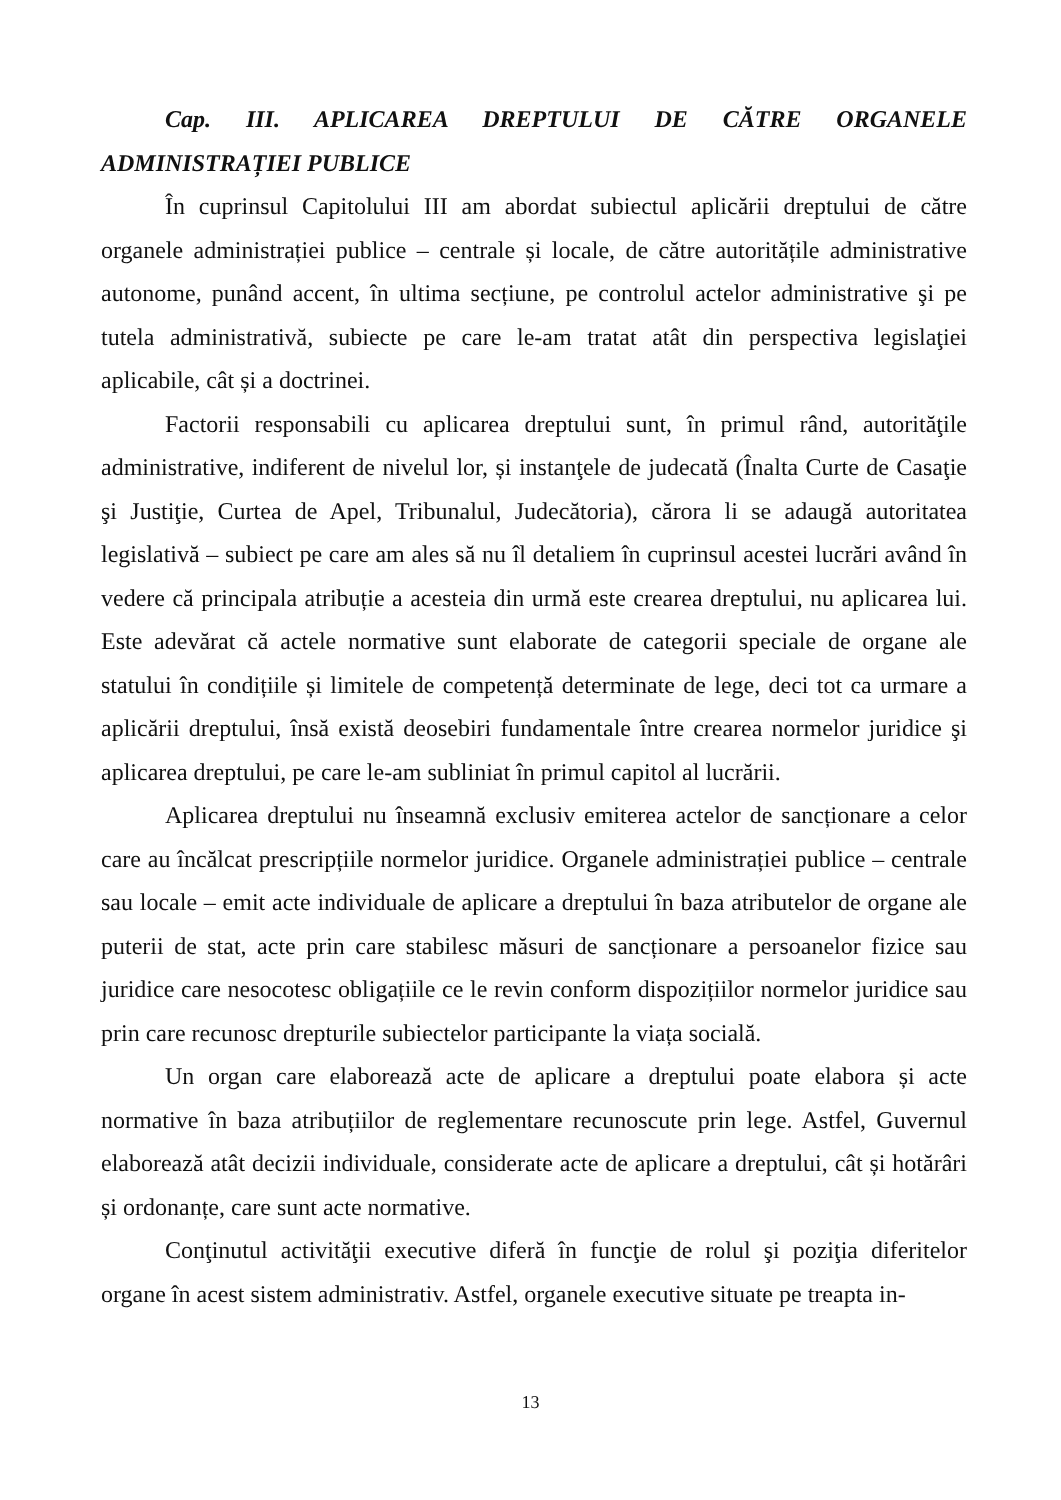Cap. III. APLICAREA DREPTULUI DE CĂTRE ORGANELE ADMINISTRAȚIEI PUBLICE
În cuprinsul Capitolului III am abordat subiectul aplicării dreptului de către organele administrației publice – centrale și locale, de către autoritățile administrative autonome, punând accent, în ultima secțiune, pe controlul actelor administrative şi pe tutela administrativă, subiecte pe care le-am tratat atât din perspectiva legislaţiei aplicabile, cât și a doctrinei.
Factorii responsabili cu aplicarea dreptului sunt, în primul rând, autorităţile administrative, indiferent de nivelul lor, și instanţele de judecată (Înalta Curte de Casaţie şi Justiţie, Curtea de Apel, Tribunalul, Judecătoria), cărora li se adaugă autoritatea legislativă – subiect pe care am ales să nu îl detaliem în cuprinsul acestei lucrări având în vedere că principala atribuție a acesteia din urmă este crearea dreptului, nu aplicarea lui. Este adevărat că actele normative sunt elaborate de categorii speciale de organe ale statului în condițiile și limitele de competență determinate de lege, deci tot ca urmare a aplicării dreptului, însă există deosebiri fundamentale între crearea normelor juridice şi aplicarea dreptului, pe care le-am subliniat în primul capitol al lucrării.
Aplicarea dreptului nu înseamnă exclusiv emiterea actelor de sancționare a celor care au încălcat prescripțiile normelor juridice. Organele administrației publice – centrale sau locale – emit acte individuale de aplicare a dreptului în baza atributelor de organe ale puterii de stat, acte prin care stabilesc măsuri de sancționare a persoanelor fizice sau juridice care nesocotesc obligațiile ce le revin conform dispozițiilor normelor juridice sau prin care recunosc drepturile subiectelor participante la viața socială.
Un organ care elaborează acte de aplicare a dreptului poate elabora și acte normative în baza atribuțiilor de reglementare recunoscute prin lege. Astfel, Guvernul elaborează atât decizii individuale, considerate acte de aplicare a dreptului, cât și hotărâri și ordonanțe, care sunt acte normative.
Conţinutul activităţii executive diferă în funcţie de rolul şi poziţia diferitelor organe în acest sistem administrativ. Astfel, organele executive situate pe treapta in-
13